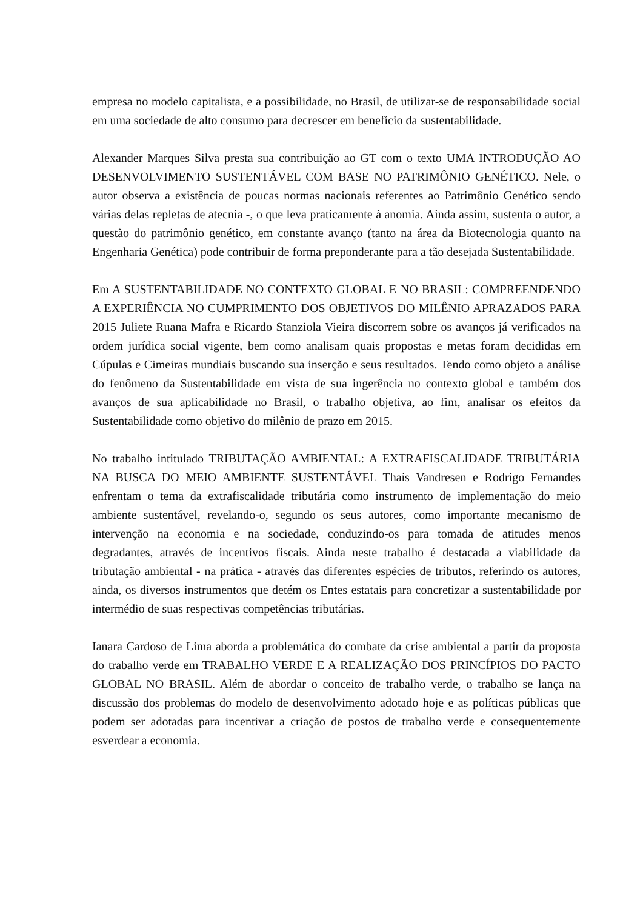empresa no modelo capitalista, e a possibilidade, no Brasil, de utilizar-se de responsabilidade social em uma sociedade de alto consumo para decrescer em benefício da sustentabilidade.
Alexander Marques Silva presta sua contribuição ao GT com o texto UMA INTRODUÇÃO AO DESENVOLVIMENTO SUSTENTÁVEL COM BASE NO PATRIMÔNIO GENÉTICO. Nele, o autor observa a existência de poucas normas nacionais referentes ao Patrimônio Genético sendo várias delas repletas de atecnia -, o que leva praticamente à anomia. Ainda assim, sustenta o autor, a questão do patrimônio genético, em constante avanço (tanto na área da Biotecnologia quanto na Engenharia Genética) pode contribuir de forma preponderante para a tão desejada Sustentabilidade.
Em A SUSTENTABILIDADE NO CONTEXTO GLOBAL E NO BRASIL: COMPREENDENDO A EXPERIÊNCIA NO CUMPRIMENTO DOS OBJETIVOS DO MILÊNIO APRAZADOS PARA 2015 Juliete Ruana Mafra e Ricardo Stanziola Vieira discorrem sobre os avanços já verificados na ordem jurídica social vigente, bem como analisam quais propostas e metas foram decididas em Cúpulas e Cimeiras mundiais buscando sua inserção e seus resultados. Tendo como objeto a análise do fenômeno da Sustentabilidade em vista de sua ingerência no contexto global e também dos avanços de sua aplicabilidade no Brasil, o trabalho objetiva, ao fim, analisar os efeitos da Sustentabilidade como objetivo do milênio de prazo em 2015.
No trabalho intitulado TRIBUTAÇÃO AMBIENTAL: A EXTRAFISCALIDADE TRIBUTÁRIA NA BUSCA DO MEIO AMBIENTE SUSTENTÁVEL Thaís Vandresen e Rodrigo Fernandes enfrentam o tema da extrafiscalidade tributária como instrumento de implementação do meio ambiente sustentável, revelando-o, segundo os seus autores, como importante mecanismo de intervenção na economia e na sociedade, conduzindo-os para tomada de atitudes menos degradantes, através de incentivos fiscais. Ainda neste trabalho é destacada a viabilidade da tributação ambiental - na prática - através das diferentes espécies de tributos, referindo os autores, ainda, os diversos instrumentos que detém os Entes estatais para concretizar a sustentabilidade por intermédio de suas respectivas competências tributárias.
Ianara Cardoso de Lima aborda a problemática do combate da crise ambiental a partir da proposta do trabalho verde em TRABALHO VERDE E A REALIZAÇÃO DOS PRINCÍPIOS DO PACTO GLOBAL NO BRASIL. Além de abordar o conceito de trabalho verde, o trabalho se lança na discussão dos problemas do modelo de desenvolvimento adotado hoje e as políticas públicas que podem ser adotadas para incentivar a criação de postos de trabalho verde e consequentemente esverdear a economia.